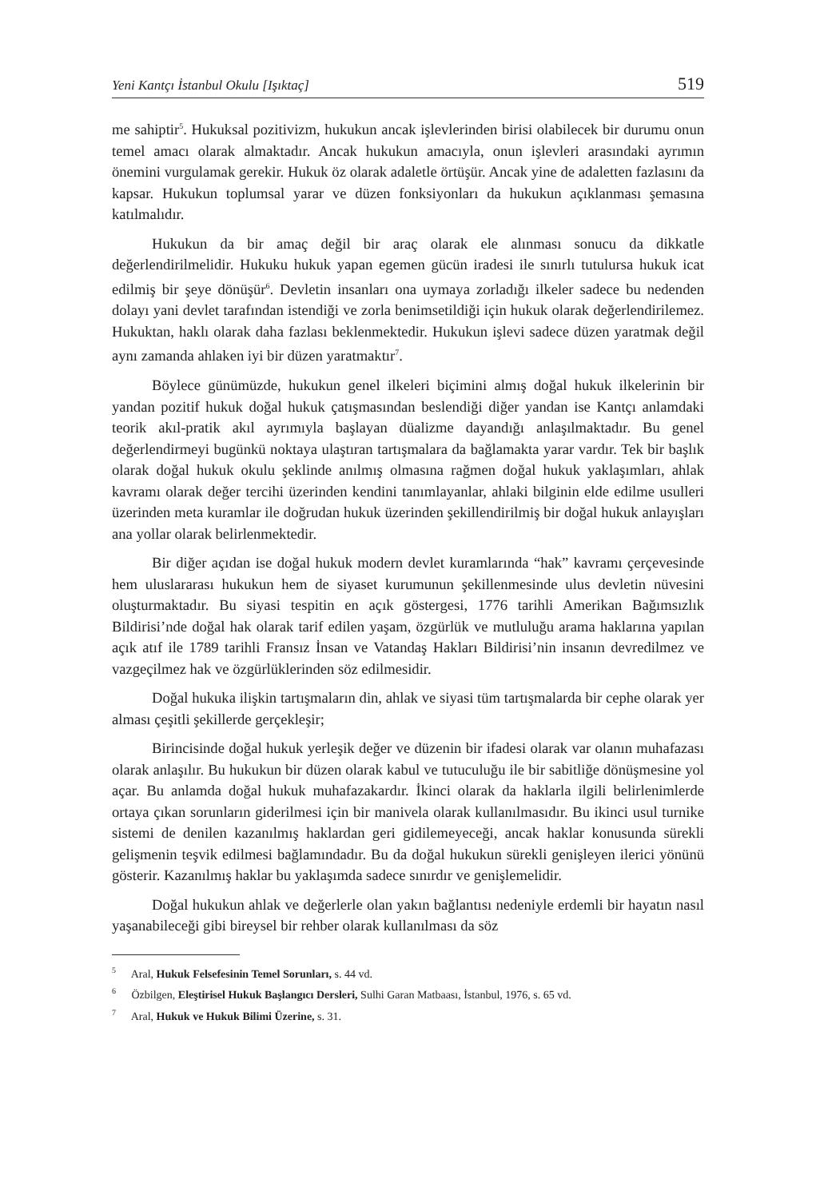Yeni Kantçı İstanbul Okulu [Işıktaç] 519
me sahiptir<sup>5</sup>. Hukuksal pozitivizm, hukukun ancak işlevlerinden birisi olabilecek bir durumu onun temel amacı olarak almaktadır. Ancak hukukun amacıyla, onun işlevleri arasındaki ayrımın önemini vurgulamak gerekir. Hukuk öz olarak adaletle örtüşür. Ancak yine de adaletten fazlasını da kapsar. Hukukun toplumsal yarar ve düzen fonksiyonları da hukukun açıklanması şemasına katılmalıdır.
Hukukun da bir amaç değil bir araç olarak ele alınması sonucu da dikkatle değerlendirilmelidir. Hukuku hukuk yapan egemen gücün iradesi ile sınırlı tutulursa hukuk icat edilmiş bir şeye dönüşür<sup>6</sup>. Devletin insanları ona uymaya zorladığı ilkeler sadece bu nedenden dolayı yani devlet tarafından istendiği ve zorla benimsetildiği için hukuk olarak değerlendirilemez. Hukuktan, haklı olarak daha fazlası beklenmektedir. Hukukun işlevi sadece düzen yaratmak değil aynı zamanda ahlaken iyi bir düzen yaratmaktır<sup>7</sup>.
Böylece günümüzde, hukukun genel ilkeleri biçimini almış doğal hukuk ilkelerinin bir yandan pozitif hukuk doğal hukuk çatışmasından beslendiği diğer yandan ise Kantçı anlamdaki teorik akıl-pratik akıl ayrımıyla başlayan düalizme dayandığı anlaşılmaktadır. Bu genel değerlendirmeyi bugünkü noktaya ulaştıran tartışmalara da bağlamakta yarar vardır. Tek bir başlık olarak doğal hukuk okulu şeklinde anılmış olmasına rağmen doğal hukuk yaklaşımları, ahlak kavramı olarak değer tercihi üzerinden kendini tanımlayanlar, ahlaki bilginin elde edilme usulleri üzerinden meta kuramlar ile doğrudan hukuk üzerinden şekillendirilmiş bir doğal hukuk anlayışları ana yollar olarak belirlenmektedir.
Bir diğer açıdan ise doğal hukuk modern devlet kuramlarında “hak” kavramı çerçevesinde hem uluslararası hukukun hem de siyaset kurumunun şekillenmesinde ulus devletin nüvesini oluşturmaktadır. Bu siyasi tespitin en açık göstergesi, 1776 tarihli Amerikan Bağımsızlık Bildirisi’nde doğal hak olarak tarif edilen yaşam, özgürlük ve mutluluğu arama haklarına yapılan açık atıf ile 1789 tarihli Fransız İnsan ve Vatandaş Hakları Bildirisi’nin insanın devredilmez ve vazgeçilmez hak ve özgürlüklerinden söz edilmesidir.
Doğal hukuka ilişkin tartışmaların din, ahlak ve siyasi tüm tartışmalarda bir cephe olarak yer alması çeşitli şekillerde gerçekleşir;
Birincisinde doğal hukuk yerleşik değer ve düzenin bir ifadesi olarak var olanın muhafazası olarak anlaşılır. Bu hukukun bir düzen olarak kabul ve tutuculuğu ile bir sabitliğe dönüşmesine yol açar. Bu anlamda doğal hukuk muhafazakardır. İkinci olarak da haklarla ilgili belirlenimlerde ortaya çıkan sorunların giderilmesi için bir manivela olarak kullanılmasıdır. Bu ikinci usul turnike sistemi de denilen kazanılmış haklardan geri gidilemeyeceği, ancak haklar konusunda sürekli gelişmenin teşvik edilmesi bağlamındadır. Bu da doğal hukukun sürekli genişleyen ilerici yönünü gösterir. Kazanılmış haklar bu yaklaşımda sadece sınırdır ve genişlemelidir.
Doğal hukukun ahlak ve değerlerle olan yakın bağlantısı nedeniyle erdemli bir hayatın nasıl yaşanabileceği gibi bireysel bir rehber olarak kullanılması da söz
<sup>5</sup> Aral, Hukuk Felsefesinin Temel Sorunları, s. 44 vd.
<sup>6</sup> Özbilgen, Eleştirisel Hukuk Başlangıcı Dersleri, Sulhi Garan Matbaası, İstanbul, 1976, s. 65 vd.
<sup>7</sup> Aral, Hukuk ve Hukuk Bilimi Üzerine, s. 31.